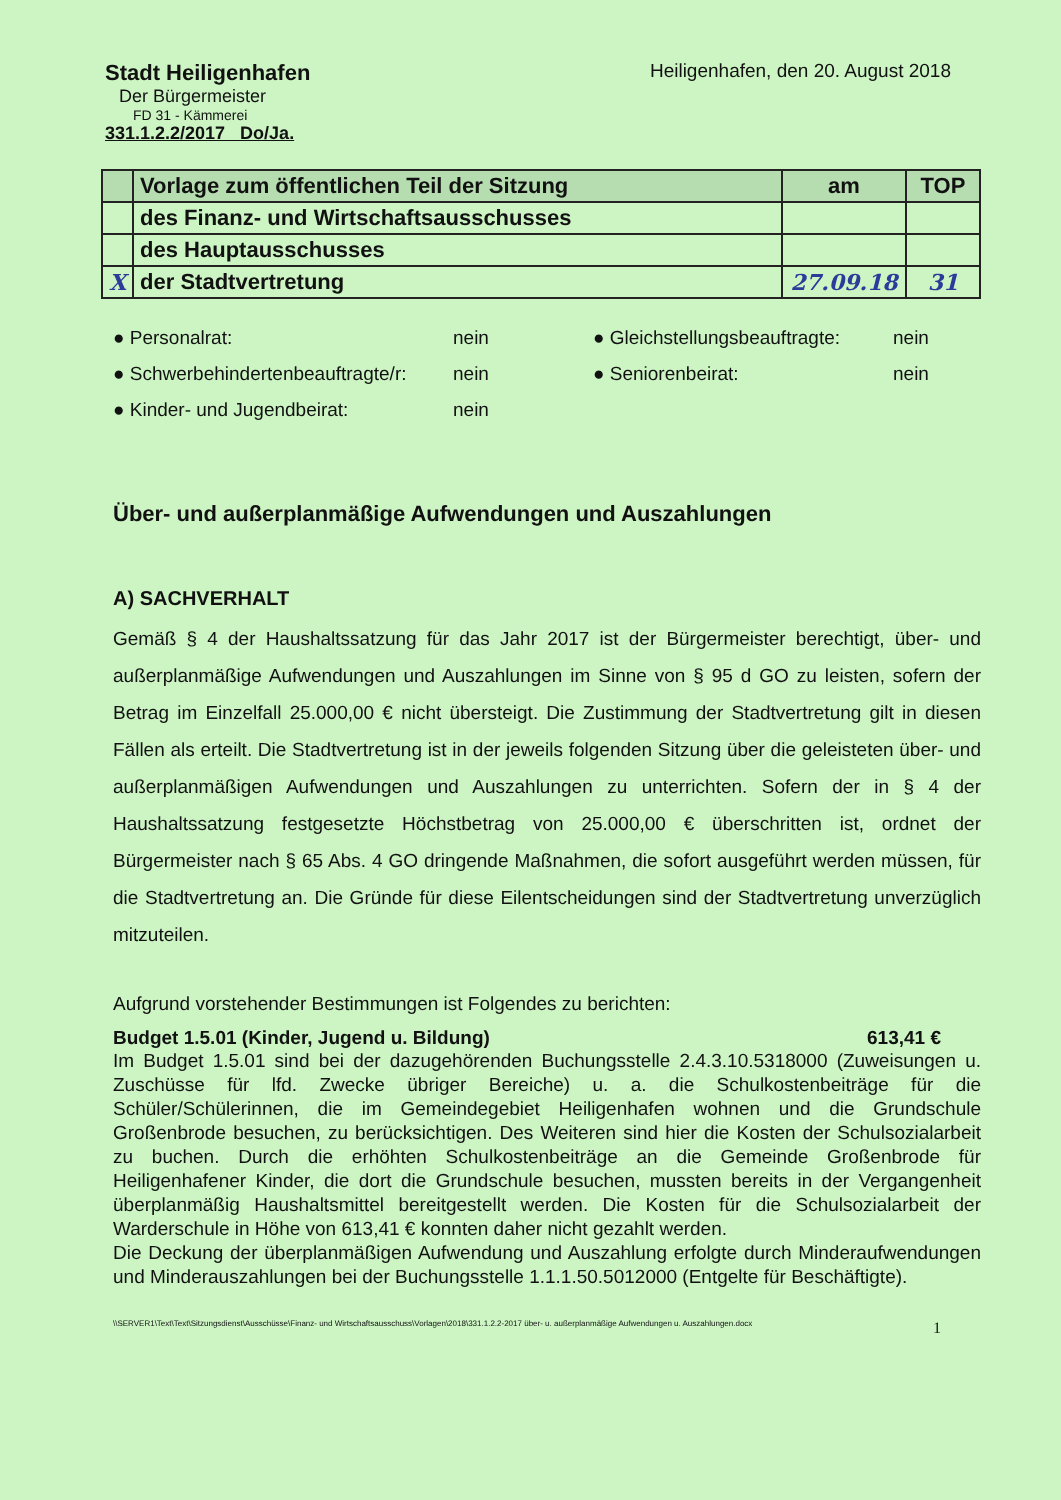Stadt Heiligenhafen
Der Bürgermeister
FD 31 - Kämmerei
331.1.2.2/2017 Do/Ja.
Heiligenhafen, den 20. August 2018
| | Vorlage zum öffentlichen Teil der Sitzung | am | TOP |
| | des Finanz- und Wirtschaftsausschusses | | |
| | des Hauptausschusses | | |
| X | der Stadtvertretung | 27.09.18 | 31 |
● Personalrat: nein ● Gleichstellungsbeauftragte: nein ● Schwerbehindertenbeauftragte/r: nein ● Seniorenbeirat: nein ● Kinder- und Jugendbeirat: nein
Über- und außerplanmäßige Aufwendungen und Auszahlungen
A) SACHVERHALT
Gemäß § 4 der Haushaltssatzung für das Jahr 2017 ist der Bürgermeister berechtigt, über- und außerplanmäßige Aufwendungen und Auszahlungen im Sinne von § 95 d GO zu leisten, sofern der Betrag im Einzelfall 25.000,00 € nicht übersteigt. Die Zustimmung der Stadtvertretung gilt in diesen Fällen als erteilt. Die Stadtvertretung ist in der jeweils folgenden Sitzung über die geleisteten über- und außerplanmäßigen Aufwendungen und Auszahlungen zu unterrichten. Sofern der in § 4 der Haushaltssatzung festgesetzte Höchstbetrag von 25.000,00 € überschritten ist, ordnet der Bürgermeister nach § 65 Abs. 4 GO dringende Maßnahmen, die sofort ausgeführt werden müssen, für die Stadtvertretung an. Die Gründe für diese Eilentscheidungen sind der Stadtvertretung unverzüglich mitzuteilen.
Aufgrund vorstehender Bestimmungen ist Folgendes zu berichten:
Budget 1.5.01 (Kinder, Jugend u. Bildung) 613,41 €
Im Budget 1.5.01 sind bei der dazugehörenden Buchungsstelle 2.4.3.10.5318000 (Zuweisungen u. Zuschüsse für lfd. Zwecke übriger Bereiche) u. a. die Schulkostenbeiträge für die Schüler/Schülerinnen, die im Gemeindegebiet Heiligenhafen wohnen und die Grundschule Großenbrode besuchen, zu berücksichtigen. Des Weiteren sind hier die Kosten der Schulsozialarbeit zu buchen. Durch die erhöhten Schulkostenbeiträge an die Gemeinde Großenbrode für Heiligenhafener Kinder, die dort die Grundschule besuchen, mussten bereits in der Vergangenheit überplanmäßig Haushaltsmittel bereitgestellt werden. Die Kosten für die Schulsozialarbeit der Warderschule in Höhe von 613,41 € konnten daher nicht gezahlt werden.
Die Deckung der überplanmäßigen Aufwendung und Auszahlung erfolgte durch Minderaufwendungen und Minderauszahlungen bei der Buchungsstelle 1.1.1.50.5012000 (Entgelte für Beschäftigte).
\\SERVER1\Text\Text\Sitzungsdienst\Ausschüsse\Finanz- und Wirtschaftsausschuss\Vorlagen\2018\331.1.2.2-2017 über- u. außerplanmäßige Aufwendungen u. Auszahlungen.docx 1